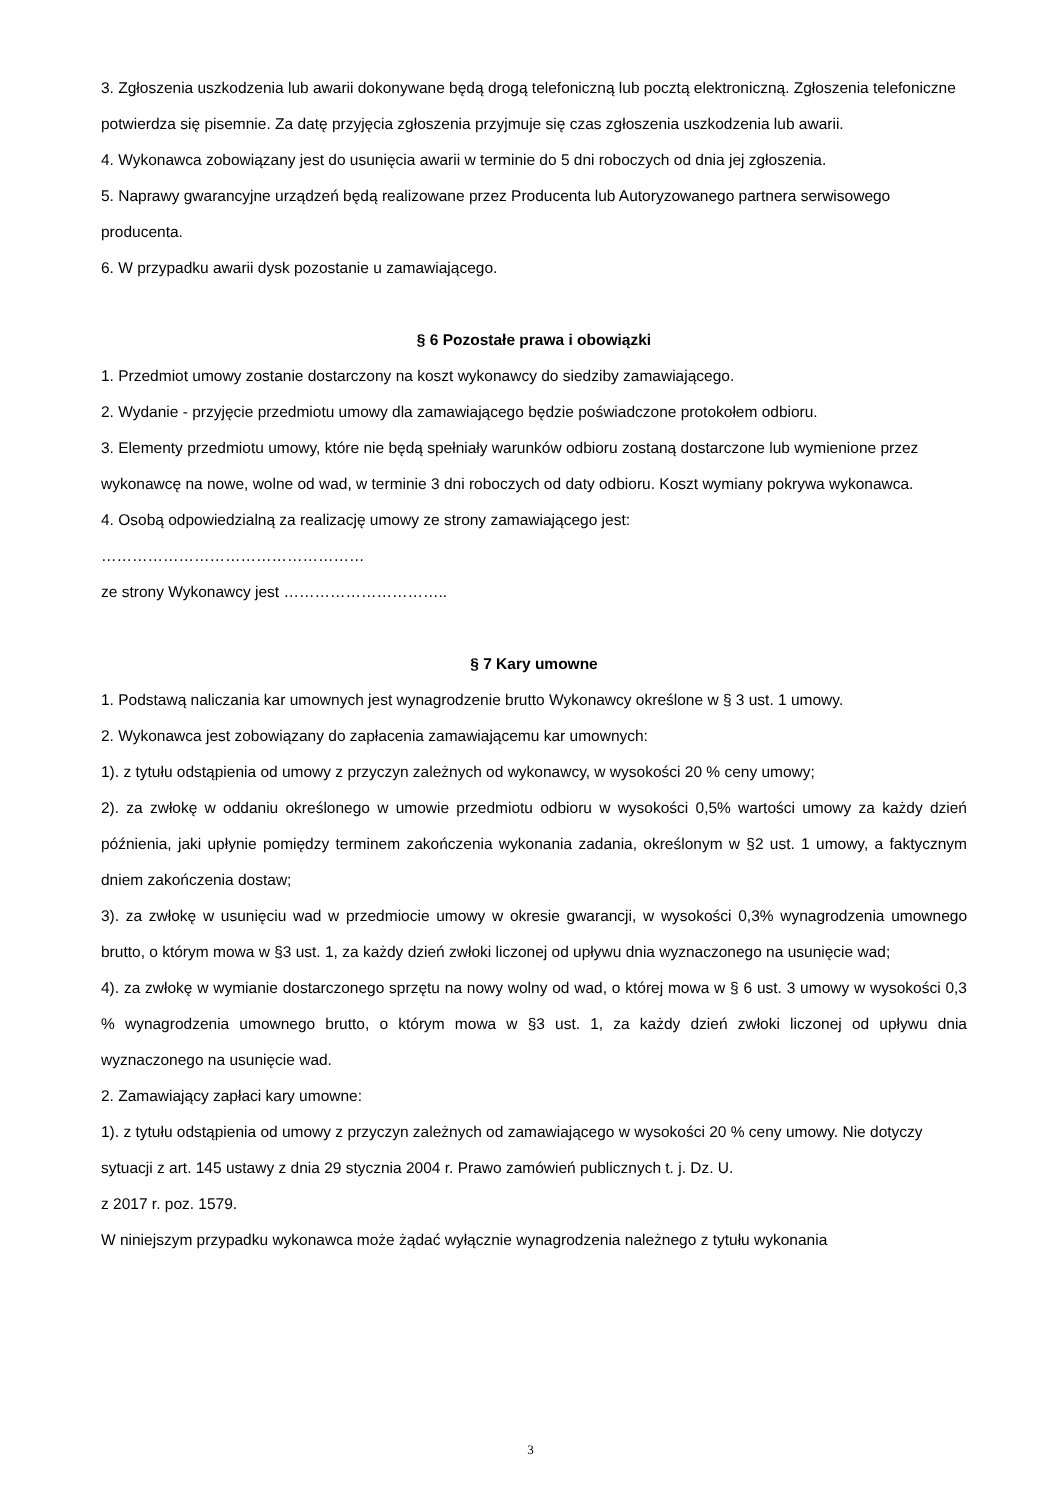3. Zgłoszenia uszkodzenia lub awarii dokonywane będą drogą telefoniczną lub pocztą elektroniczną. Zgłoszenia telefoniczne potwierdza się pisemnie. Za datę przyjęcia zgłoszenia przyjmuje się czas zgłoszenia uszkodzenia lub awarii.
4. Wykonawca zobowiązany jest do usunięcia awarii w terminie do 5 dni roboczych od dnia jej zgłoszenia.
5. Naprawy gwarancyjne urządzeń będą realizowane przez Producenta lub Autoryzowanego partnera serwisowego producenta.
6. W przypadku awarii dysk pozostanie u zamawiającego.
§ 6 Pozostałe prawa i obowiązki
1. Przedmiot umowy zostanie dostarczony na koszt wykonawcy do siedziby zamawiającego.
2. Wydanie - przyjęcie przedmiotu umowy dla zamawiającego będzie poświadczone protokołem odbioru.
3. Elementy przedmiotu umowy, które nie będą spełniały warunków odbioru zostaną dostarczone lub wymienione przez wykonawcę na nowe, wolne od wad, w terminie 3 dni roboczych od daty odbioru. Koszt wymiany pokrywa wykonawca.
4. Osobą odpowiedzialną za realizację umowy ze strony zamawiającego jest:
……………………………………………
ze strony Wykonawcy jest …………………………..
§ 7 Kary umowne
1. Podstawą naliczania kar umownych jest wynagrodzenie brutto Wykonawcy określone w § 3 ust. 1 umowy.
2. Wykonawca jest zobowiązany do zapłacenia zamawiającemu kar umownych:
1). z tytułu odstąpienia od umowy z przyczyn zależnych od wykonawcy, w wysokości 20 % ceny umowy;
2). za zwłokę w oddaniu określonego w umowie przedmiotu odbioru w wysokości 0,5% wartości umowy za każdy dzień późnienia, jaki upłynie pomiędzy terminem zakończenia wykonania zadania, określonym w §2 ust. 1 umowy, a faktycznym dniem zakończenia dostaw;
3). za zwłokę w usunięciu wad w przedmiocie umowy w okresie gwarancji, w wysokości 0,3% wynagrodzenia umownego brutto, o którym mowa w §3 ust. 1, za każdy dzień zwłoki liczonej od upływu dnia wyznaczonego na usunięcie wad;
4). za zwłokę w wymianie dostarczonego sprzętu na nowy wolny od wad, o której mowa w § 6 ust. 3 umowy w wysokości 0,3 % wynagrodzenia umownego brutto, o którym mowa w §3 ust. 1, za każdy dzień zwłoki liczonej od upływu dnia wyznaczonego na usunięcie wad.
2. Zamawiający zapłaci kary umowne:
1). z tytułu odstąpienia od umowy z przyczyn zależnych od zamawiającego w wysokości 20 % ceny umowy. Nie dotyczy sytuacji z art. 145 ustawy z dnia 29 stycznia 2004 r. Prawo zamówień publicznych t. j. Dz. U.
z 2017 r. poz. 1579.
W niniejszym przypadku wykonawca może żądać wyłącznie wynagrodzenia należnego z tytułu wykonania
3